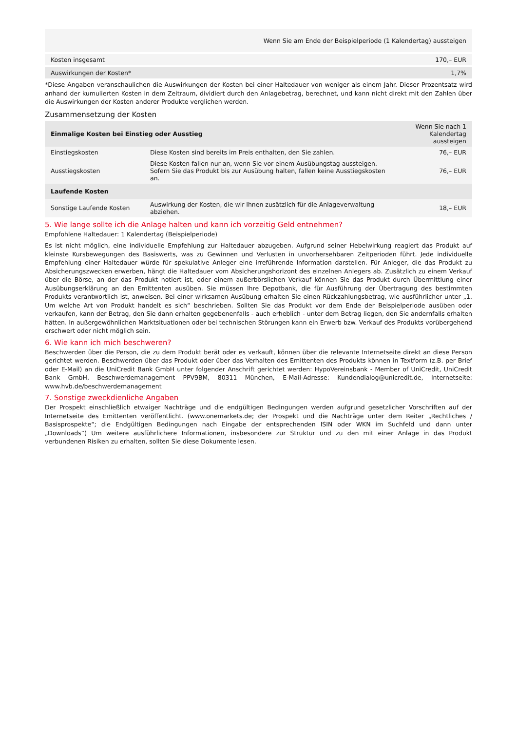| | Wenn Sie am Ende der Beispielperiode (1 Kalendertag) aussteigen |
| Kosten insgesamt | 170,– EUR |
| Auswirkungen der Kosten* | 1,7% |
*Diese Angaben veranschaulichen die Auswirkungen der Kosten bei einer Haltedauer von weniger als einem Jahr. Dieser Prozentsatz wird anhand der kumulierten Kosten in dem Zeitraum, dividiert durch den Anlagebetrag, berechnet, und kann nicht direkt mit den Zahlen über die Auswirkungen der Kosten anderer Produkte verglichen werden.
Zusammensetzung der Kosten
| Einmalige Kosten bei Einstieg oder Ausstieg | | Wenn Sie nach 1 Kalendertag aussteigen |
| --- | --- | --- |
| Einstiegskosten | Diese Kosten sind bereits im Preis enthalten, den Sie zahlen. | 76,– EUR |
| Ausstiegskosten | Diese Kosten fallen nur an, wenn Sie vor einem Ausübungstag aussteigen. Sofern Sie das Produkt bis zur Ausübung halten, fallen keine Ausstiegskosten an. | 76,– EUR |
| Laufende Kosten | | |
| Sonstige Laufende Kosten | Auswirkung der Kosten, die wir Ihnen zusätzlich für die Anlageverwaltung abziehen. | 18,– EUR |
5. Wie lange sollte ich die Anlage halten und kann ich vorzeitig Geld entnehmen?
Empfohlene Haltedauer: 1 Kalendertag (Beispielperiode)
Es ist nicht möglich, eine individuelle Empfehlung zur Haltedauer abzugeben. Aufgrund seiner Hebelwirkung reagiert das Produkt auf kleinste Kursbewegungen des Basiswerts, was zu Gewinnen und Verlusten in unvorhersehbaren Zeitperioden führt. Jede individuelle Empfehlung einer Haltedauer würde für spekulative Anleger eine irreführende Information darstellen. Für Anleger, die das Produkt zu Absicherungszwecken erwerben, hängt die Haltedauer vom Absicherungshorizont des einzelnen Anlegers ab. Zusätzlich zu einem Verkauf über die Börse, an der das Produkt notiert ist, oder einem außerbörslichen Verkauf können Sie das Produkt durch Übermittlung einer Ausübungserklärung an den Emittenten ausüben. Sie müssen Ihre Depotbank, die für Ausführung der Übertragung des bestimmten Produkts verantwortlich ist, anweisen. Bei einer wirksamen Ausübung erhalten Sie einen Rückzahlungsbetrag, wie ausführlicher unter „1. Um welche Art von Produkt handelt es sich“ beschrieben. Sollten Sie das Produkt vor dem Ende der Beispielperiode ausüben oder verkaufen, kann der Betrag, den Sie dann erhalten gegebenenfalls - auch erheblich - unter dem Betrag liegen, den Sie andernfalls erhalten hätten. In außergewöhnlichen Marktsituationen oder bei technischen Störungen kann ein Erwerb bzw. Verkauf des Produkts vorübergehend erschwert oder nicht möglich sein.
6. Wie kann ich mich beschweren?
Beschwerden über die Person, die zu dem Produkt berät oder es verkauft, können über die relevante Internetseite direkt an diese Person gerichtet werden. Beschwerden über das Produkt oder über das Verhalten des Emittenten des Produkts können in Textform (z.B. per Brief oder E-Mail) an die UniCredit Bank GmbH unter folgender Anschrift gerichtet werden: HypoVereinsbank - Member of UniCredit, UniCredit Bank GmbH, Beschwerdemanagement PPV9BM, 80311 München, E-Mail-Adresse: Kundendialog@unicredit.de, Internetseite: www.hvb.de/beschwerdemanagement
7. Sonstige zweckdienliche Angaben
Der Prospekt einschließlich etwaiger Nachträge und die endgültigen Bedingungen werden aufgrund gesetzlicher Vorschriften auf der Internetseite des Emittenten veröffentlicht. (www.onemarkets.de; der Prospekt und die Nachträge unter dem Reiter „Rechtliches / Basisprospekte“; die Endgültigen Bedingungen nach Eingabe der entsprechenden ISIN oder WKN im Suchfeld und dann unter „Downloads“) Um weitere ausführlichere Informationen, insbesondere zur Struktur und zu den mit einer Anlage in das Produkt verbundenen Risiken zu erhalten, sollten Sie diese Dokumente lesen.